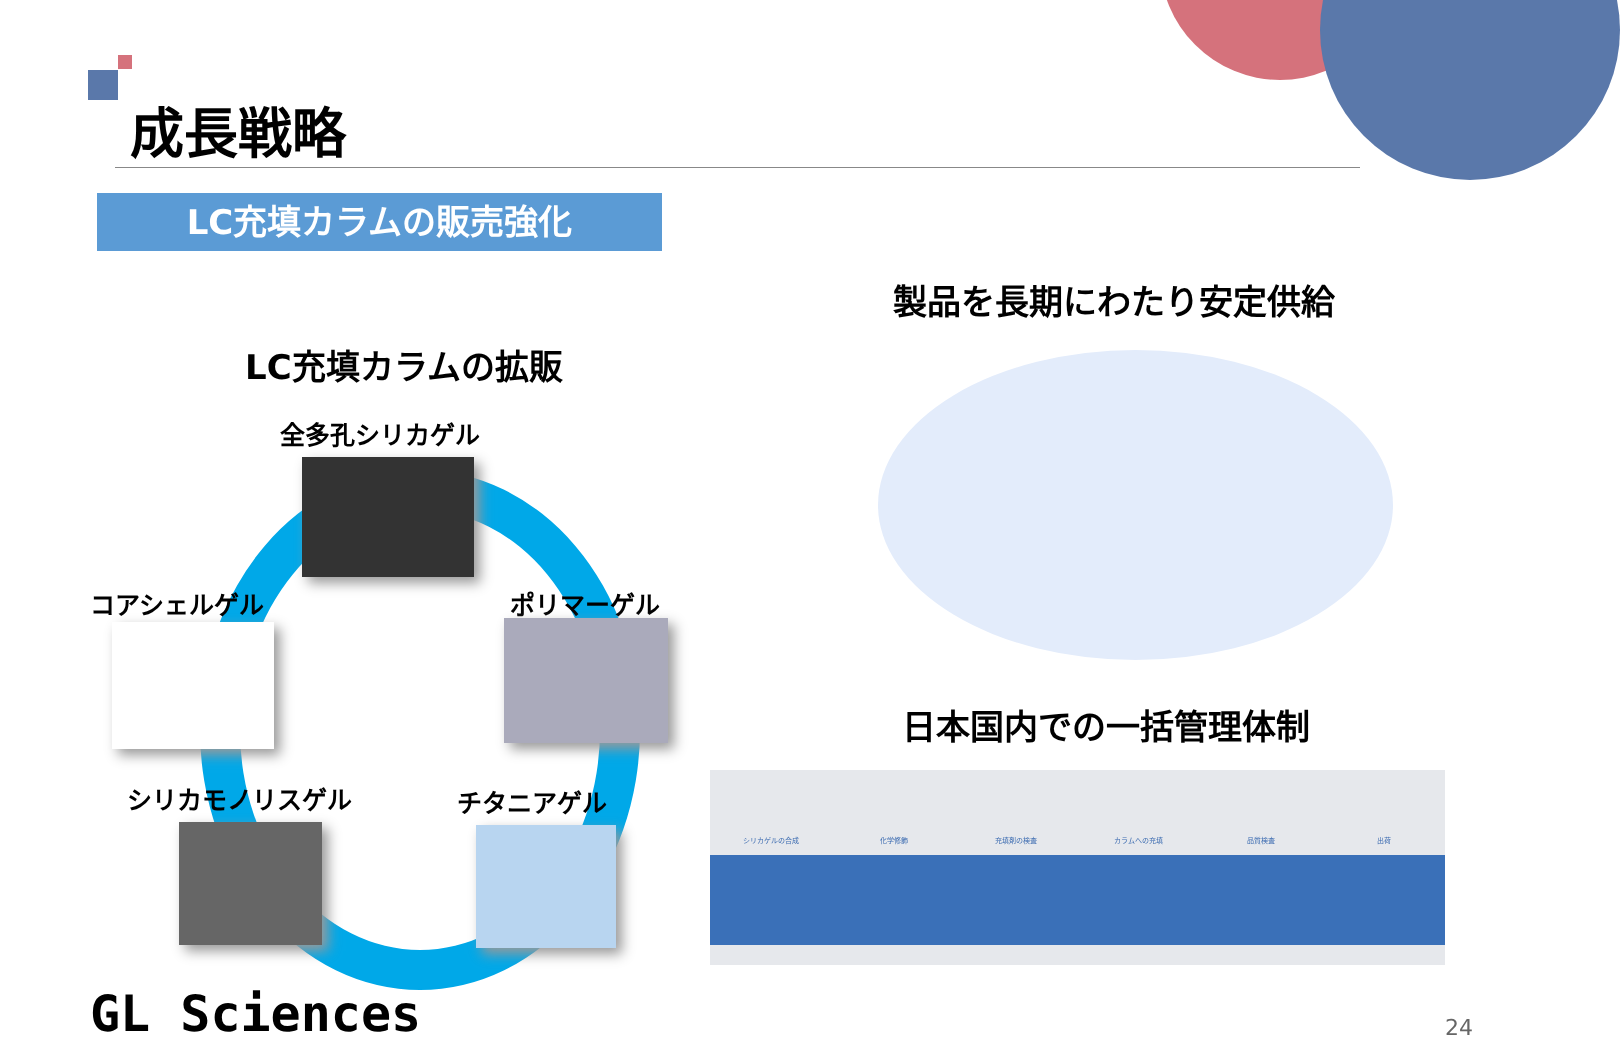成長戦略
LC充填カラムの販売強化
LC充填カラムの拡販
全多孔シリカゲル
コアシェルゲル ポリマーゲル
シリカモノリスゲル チタニアゲル
製品を長期にわたり安定供給
日本国内での一括管理体制
シリカゲルの合成 化学修飾 充填剤の検査 カラムへの充填 品質検査 出荷
GL Sciences 24